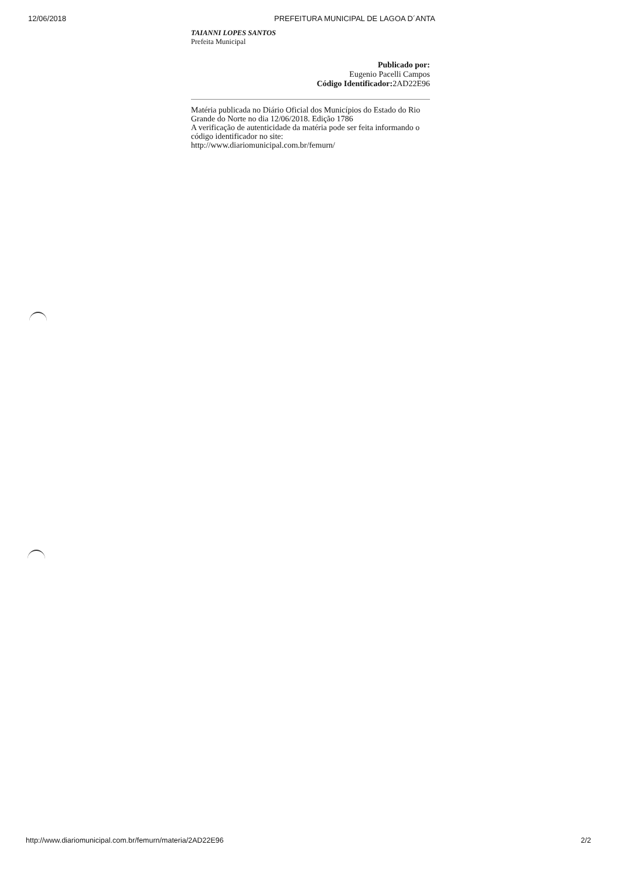12/06/2018 PREFEITURA MUNICIPAL DE LAGOA D´ANTA
TAIANNI LOPES SANTOS
Prefeita Municipal
Publicado por:
Eugenio Pacelli Campos
Código Identificador: 2AD22E96
Matéria publicada no Diário Oficial dos Municípios do Estado do Rio Grande do Norte no dia 12/06/2018. Edição 1786
A verificação de autenticidade da matéria pode ser feita informando o código identificador no site:
http://www.diariomunicipal.com.br/femurn/
http://www.diariomunicipal.com.br/femurn/materia/2AD22E96 2/2